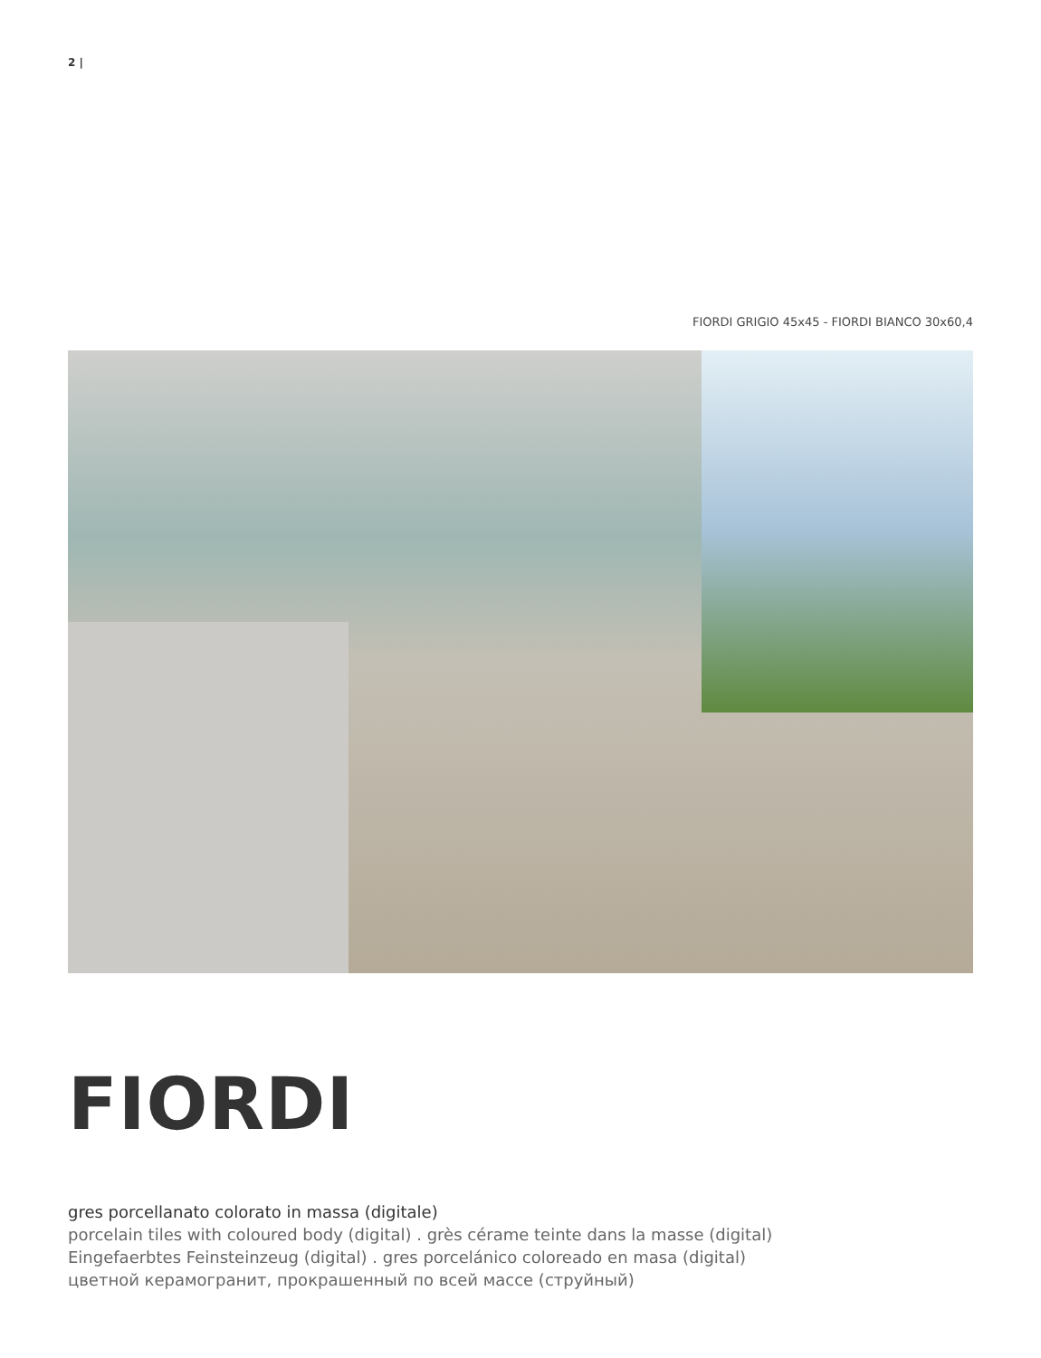2 |
FIORDI GRIGIO 45x45 - FIORDI BIANCO 30x60,4
FIORDI
gres porcellanato colorato in massa (digitale)
porcelain tiles with coloured body (digital) . grès cérame teinte dans la masse (digital)
Eingefaerbtes Feinsteinzeug (digital) . gres porcelánico coloreado en masa (digital)
цветной керамогранит, прокрашенный по всей массе (струйный)